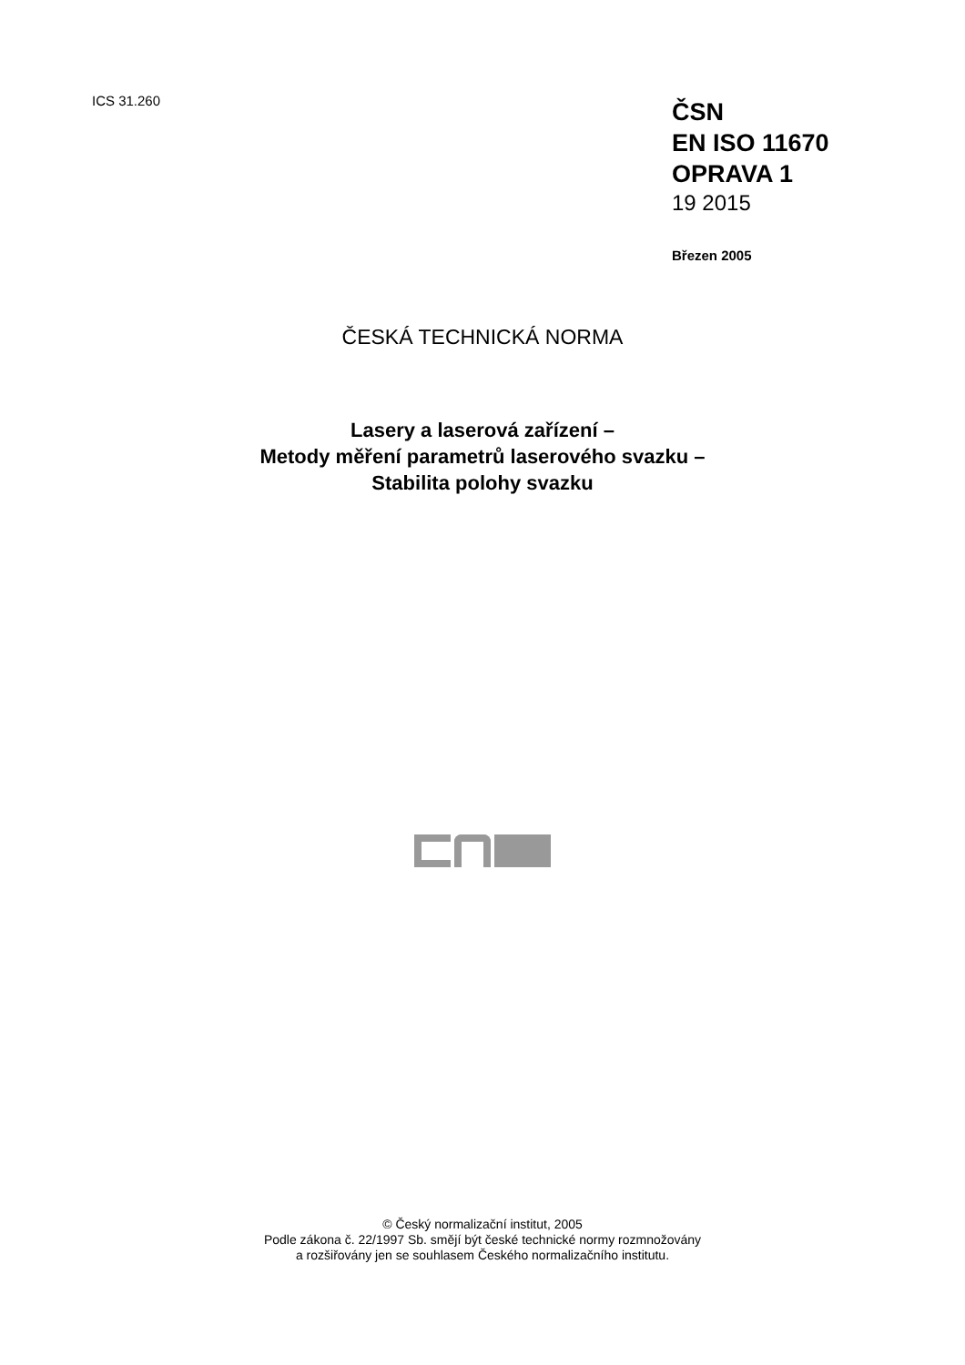ICS 31.260
ČSN
EN ISO 11670
OPRAVA 1
19 2015
Březen 2005
ČESKÁ TECHNICKÁ NORMA
Lasery a laserová zařízení –
Metody měření parametrů laserového svazku –
Stabilita polohy svazku
© Český normalizační institut, 2005
Podle zákona č. 22/1997 Sb. smějí být české technické normy rozmnožovány
a rozšiřovány jen se souhlasem Českého normalizačního institutu.